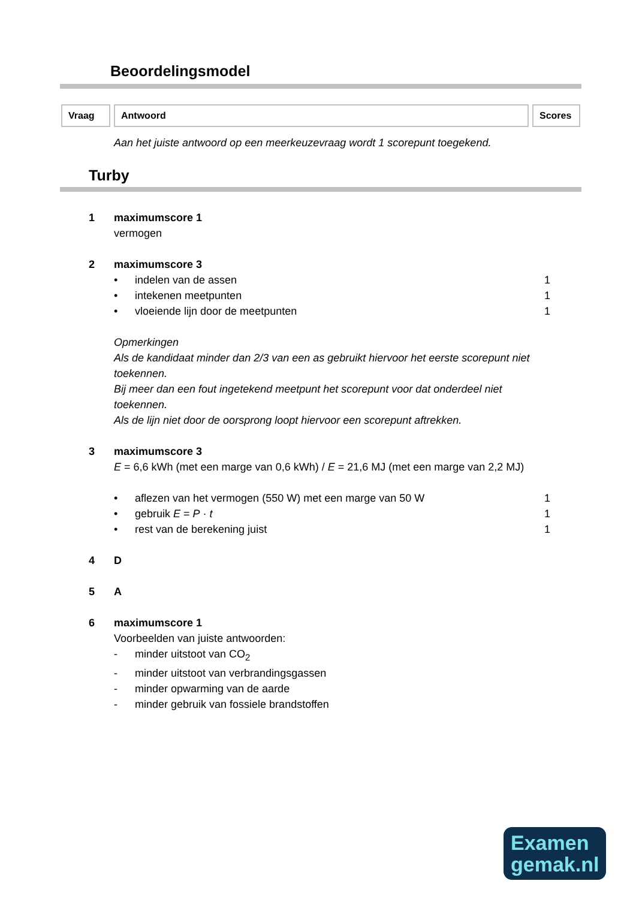Beoordelingsmodel
Vraag Antwoord Scores
Aan het juiste antwoord op een meerkeuzevraag wordt 1 scorepunt toegekend.
Turby
1 maximumscore 1
vermogen
2 maximumscore 3
• indelen van de assen 1
• intekenen meetpunten 1
• vloeiende lijn door de meetpunten 1
Opmerkingen
Als de kandidaat minder dan 2/3 van een as gebruikt hiervoor het eerste scorepunt niet toekennen.
Bij meer dan een fout ingetekend meetpunt het scorepunt voor dat onderdeel niet toekennen.
Als de lijn niet door de oorsprong loopt hiervoor een scorepunt aftrekken.
3 maximumscore 3
E = 6,6 kWh (met een marge van 0,6 kWh) / E = 21,6 MJ (met een marge van 2,2 MJ)
• aflezen van het vermogen (550 W) met een marge van 50 W 1
• gebruik E = P · t 1
• rest van de berekening juist 1
4 D
5 A
6 maximumscore 1
Voorbeelden van juiste antwoorden:
- minder uitstoot van CO<sub>2</sub>
- minder uitstoot van verbrandingsgassen
- minder opwarming van de aarde
- minder gebruik van fossiele brandstoffen
Examen
gemak.nl